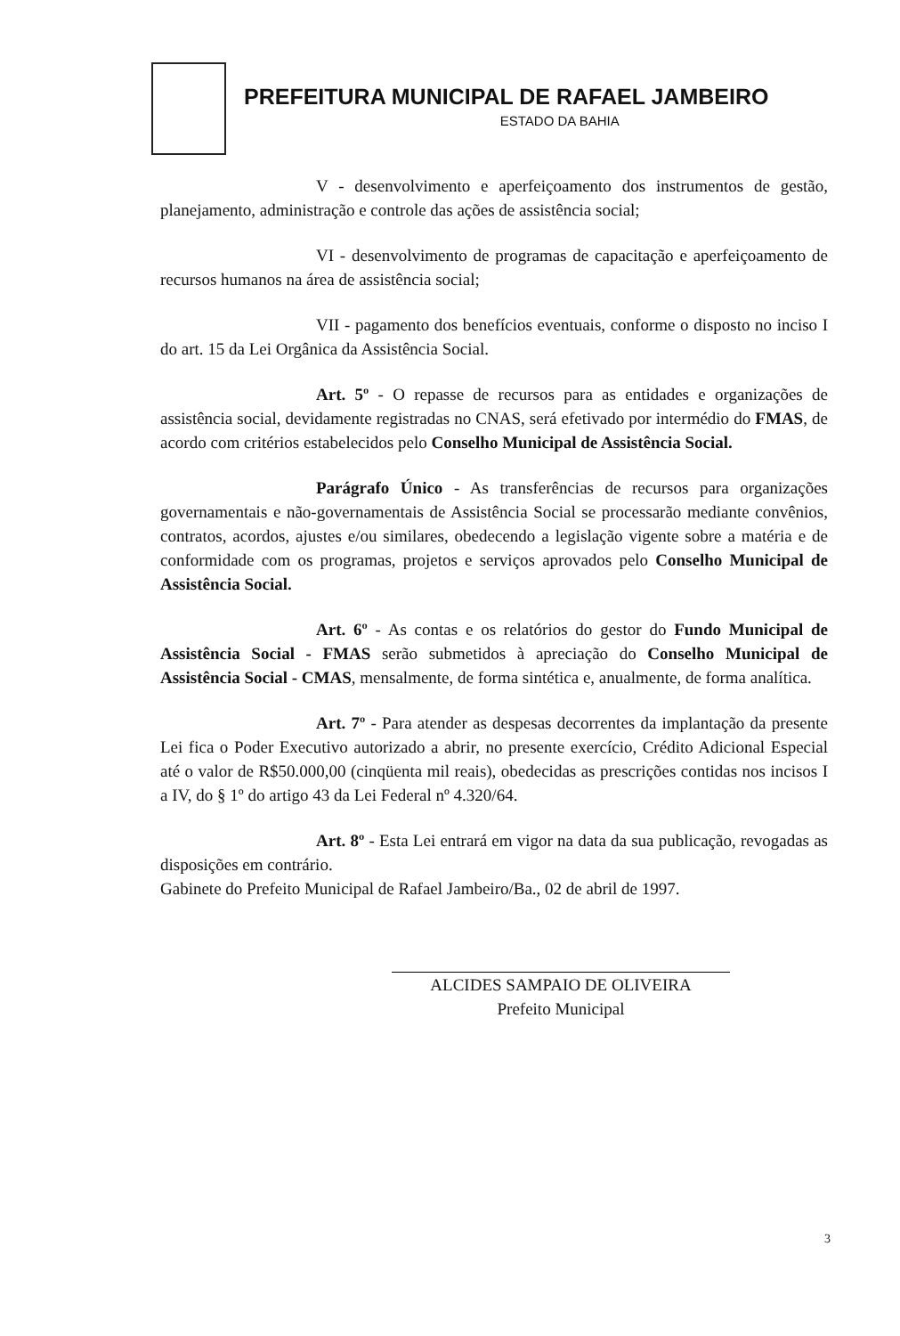PREFEITURA MUNICIPAL DE RAFAEL JAMBEIRO
ESTADO DA BAHIA
V - desenvolvimento e aperfeiçoamento dos instrumentos de gestão, planejamento, administração e controle das ações de assistência social;
VI - desenvolvimento de programas de capacitação e aperfeiçoamento de recursos humanos na área de assistência social;
VII - pagamento dos benefícios eventuais, conforme o disposto no inciso I do art. 15 da Lei Orgânica da Assistência Social.
Art. 5º - O repasse de recursos para as entidades e organizações de assistência social, devidamente registradas no CNAS, será efetivado por intermédio do FMAS, de acordo com critérios estabelecidos pelo Conselho Municipal de Assistência Social.
Parágrafo Único - As transferências de recursos para organizações governamentais e não-governamentais de Assistência Social se processarão mediante convênios, contratos, acordos, ajustes e/ou similares, obedecendo a legislação vigente sobre a matéria e de conformidade com os programas, projetos e serviços aprovados pelo Conselho Municipal de Assistência Social.
Art. 6º - As contas e os relatórios do gestor do Fundo Municipal de Assistência Social - FMAS serão submetidos à apreciação do Conselho Municipal de Assistência Social - CMAS, mensalmente, de forma sintética e, anualmente, de forma analítica.
Art. 7º - Para atender as despesas decorrentes da implantação da presente Lei fica o Poder Executivo autorizado a abrir, no presente exercício, Crédito Adicional Especial até o valor de R$50.000,00 (cinqüenta mil reais), obedecidas as prescrições contidas nos incisos I a IV, do § 1º do artigo 43 da Lei Federal nº 4.320/64.
Art. 8º - Esta Lei entrará em vigor na data da sua publicação, revogadas as disposições em contrário.
Gabinete do Prefeito Municipal de Rafael Jambeiro/Ba., 02 de abril de 1997.
ALCIDES SAMPAIO DE OLIVEIRA
Prefeito Municipal
3